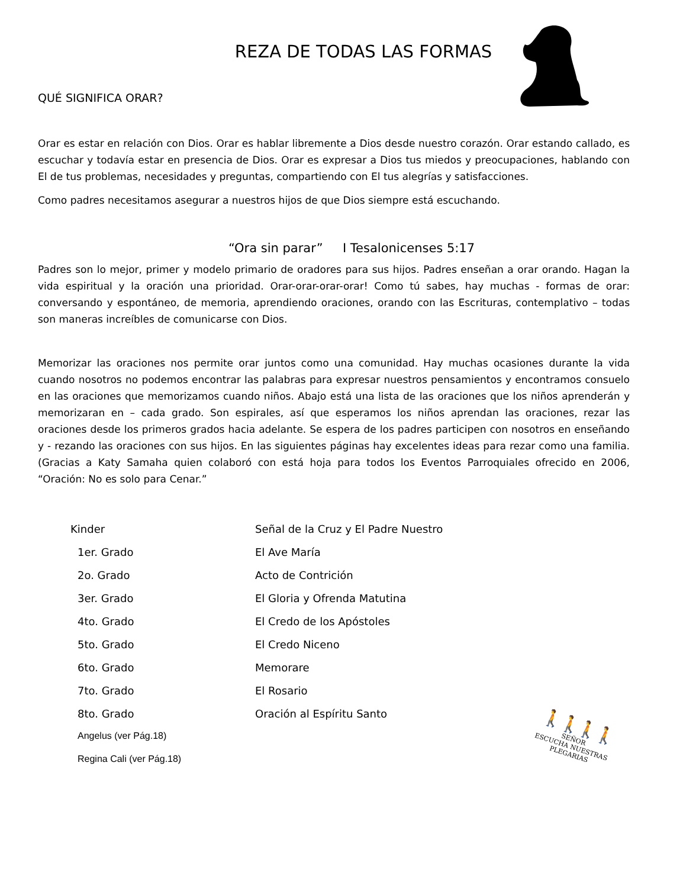REZA DE TODAS LAS FORMAS
QUÉ SIGNIFICA ORAR?
Orar es estar en relación con Dios. Orar es hablar libremente a Dios desde nuestro corazón. Orar estando callado, es escuchar y todavía estar en presencia de Dios. Orar es expresar a Dios tus miedos y preocupaciones, hablando con El de tus problemas, necesidades y preguntas, compartiendo con El tus alegrías y satisfacciones.
Como padres necesitamos asegurar a nuestros hijos de que Dios siempre está escuchando.
“Ora sin parar” I Tesalonicenses 5:17
Padres son lo mejor, primer y modelo primario de oradores para sus hijos. Padres enseñan a orar orando. Hagan la vida espiritual y la oración una prioridad. Orar-orar-orar-orar! Como tú sabes, hay muchas - formas de orar: conversando y espontáneo, de memoria, aprendiendo oraciones, orando con las Escrituras, contemplativo – todas son maneras increíbles de comunicarse con Dios.
Memorizar las oraciones nos permite orar juntos como una comunidad. Hay muchas ocasiones durante la vida cuando nosotros no podemos encontrar las palabras para expresar nuestros pensamientos y encontramos consuelo en las oraciones que memorizamos cuando niños. Abajo está una lista de las oraciones que los niños aprenderán y memorizaran en – cada grado. Son espirales, así que esperamos los niños aprendan las oraciones, rezar las oraciones desde los primeros grados hacia adelante. Se espera de los padres participen con nosotros en enseñando y - rezando las oraciones con sus hijos. En las siguientes páginas hay excelentes ideas para rezar como una familia. (Gracias a Katy Samaha quien colaboró con está hoja para todos los Eventos Parroquiales ofrecido en 2006, “Oración: No es solo para Cenar.”
| Kinder | Señal de la Cruz y El Padre Nuestro |
| 1er. Grado | El Ave María |
| 2o. Grado | Acto de Contrición |
| 3er. Grado | El Gloria y Ofrenda Matutina |
| 4to. Grado | El Credo de los Apóstoles |
| 5to. Grado | El Credo Niceno |
| 6to. Grado | Memorare |
| 7to. Grado | El Rosario |
| 8to. Grado | Oración al Espíritu Santo |
| Angelus (ver Pág.18) | |
| Regina Cali (ver Pág.18) | |
🚶🚶🚶🚶
SEÑOR
ESCUCHA NUESTRAS
PLEGARIAS